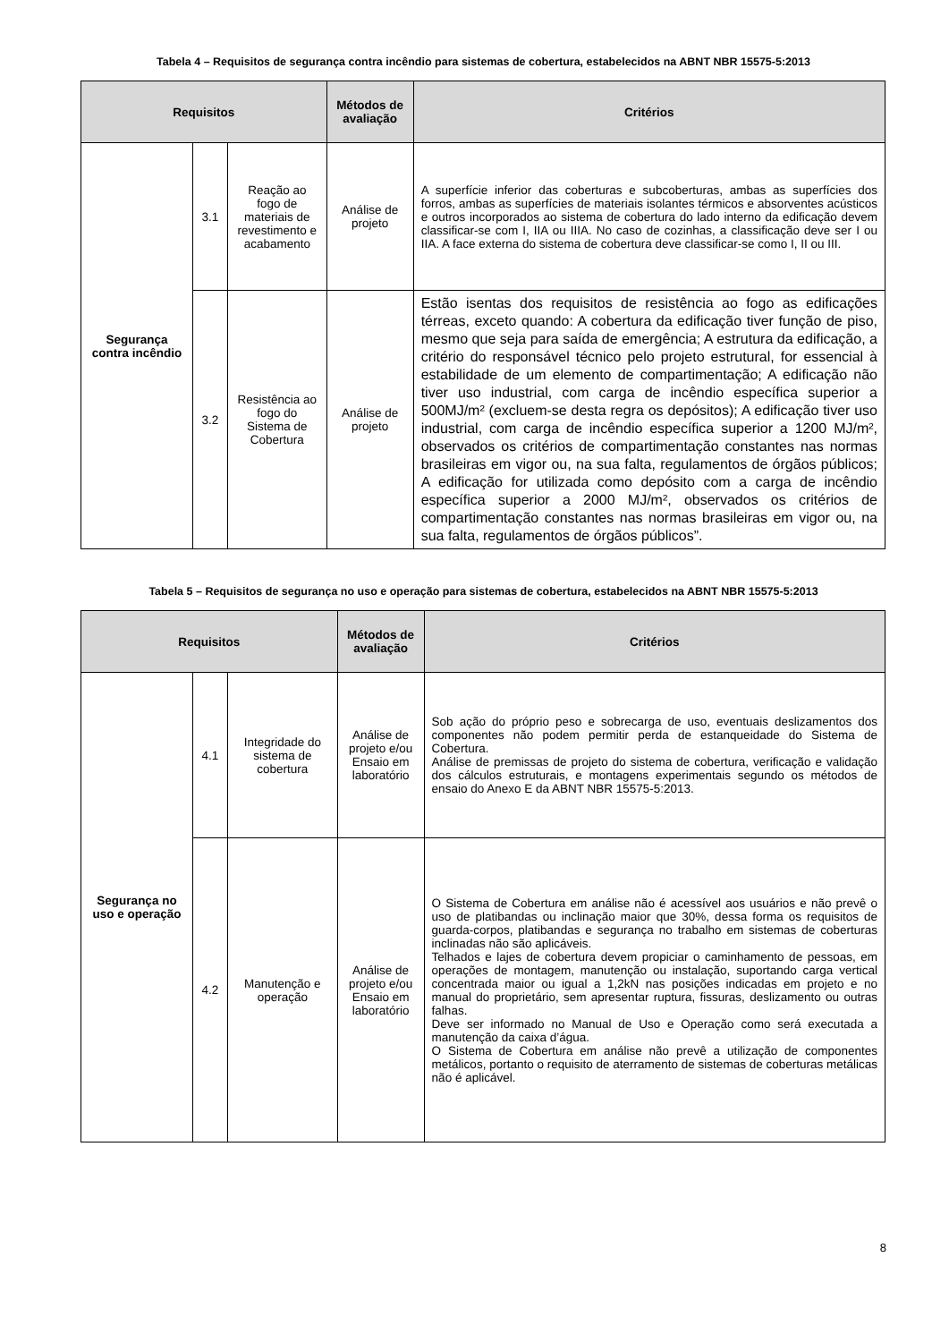Tabela 4 – Requisitos de segurança contra incêndio para sistemas de cobertura, estabelecidos na ABNT NBR 15575-5:2013
| Requisitos | | | Métodos de avaliação | Critérios |
| --- | --- | --- | --- | --- |
| Segurança contra incêndio | 3.1 | Reação ao fogo de materiais de revestimento e acabamento | Análise de projeto | A superfície inferior das coberturas e subcoberturas, ambas as superfícies dos forros, ambas as superfícies de materiais isolantes térmicos e absorventes acústicos e outros incorporados ao sistema de cobertura do lado interno da edificação devem classificar-se com I, IIA ou IIIA. No caso de cozinhas, a classificação deve ser I ou IIA. A face externa do sistema de cobertura deve classificar-se como I, II ou III. |
| | 3.2 | Resistência ao fogo do Sistema de Cobertura | Análise de projeto | Estão isentas dos requisitos de resistência ao fogo as edificações térreas, exceto quando: A cobertura da edificação tiver função de piso, mesmo que seja para saída de emergência; A estrutura da edificação, a critério do responsável técnico pelo projeto estrutural, for essencial à estabilidade de um elemento de compartimentação; A edificação não tiver uso industrial, com carga de incêndio específica superior a 500MJ/m² (excluem-se desta regra os depósitos); A edificação tiver uso industrial, com carga de incêndio específica superior a 1200 MJ/m², observados os critérios de compartimentação constantes nas normas brasileiras em vigor ou, na sua falta, regulamentos de órgãos públicos; A edificação for utilizada como depósito com a carga de incêndio específica superior a 2000 MJ/m², observados os critérios de compartimentação constantes nas normas brasileiras em vigor ou, na sua falta, regulamentos de órgãos públicos”. |
Tabela 5 – Requisitos de segurança no uso e operação para sistemas de cobertura, estabelecidos na ABNT NBR 15575-5:2013
| Requisitos | | | Métodos de avaliação | Critérios |
| --- | --- | --- | --- | --- |
| Segurança no uso e operação | 4.1 | Integridade do sistema de cobertura | Análise de projeto e/ou Ensaio em laboratório | Sob ação do próprio peso e sobrecarga de uso, eventuais deslizamentos dos componentes não podem permitir perda de estanqueidade do Sistema de Cobertura. Análise de premissas de projeto do sistema de cobertura, verificação e validação dos cálculos estruturais, e montagens experimentais segundo os métodos de ensaio do Anexo E da ABNT NBR 15575-5:2013. |
| | 4.2 | Manutenção e operação | Análise de projeto e/ou Ensaio em laboratório | O Sistema de Cobertura em análise não é acessível aos usuários e não prevê o uso de platibandas ou inclinação maior que 30%, dessa forma os requisitos de guarda-corpos, platibandas e segurança no trabalho em sistemas de coberturas inclinadas não são aplicáveis. Telhados e lajes de cobertura devem propiciar o caminhamento de pessoas, em operações de montagem, manutenção ou instalação, suportando carga vertical concentrada maior ou igual a 1,2kN nas posições indicadas em projeto e no manual do proprietário, sem apresentar ruptura, fissuras, deslizamento ou outras falhas. Deve ser informado no Manual de Uso e Operação como será executada a manutenção da caixa d’água. O Sistema de Cobertura em análise não prevê a utilização de componentes metálicos, portanto o requisito de aterramento de sistemas de coberturas metálicas não é aplicável. |
8